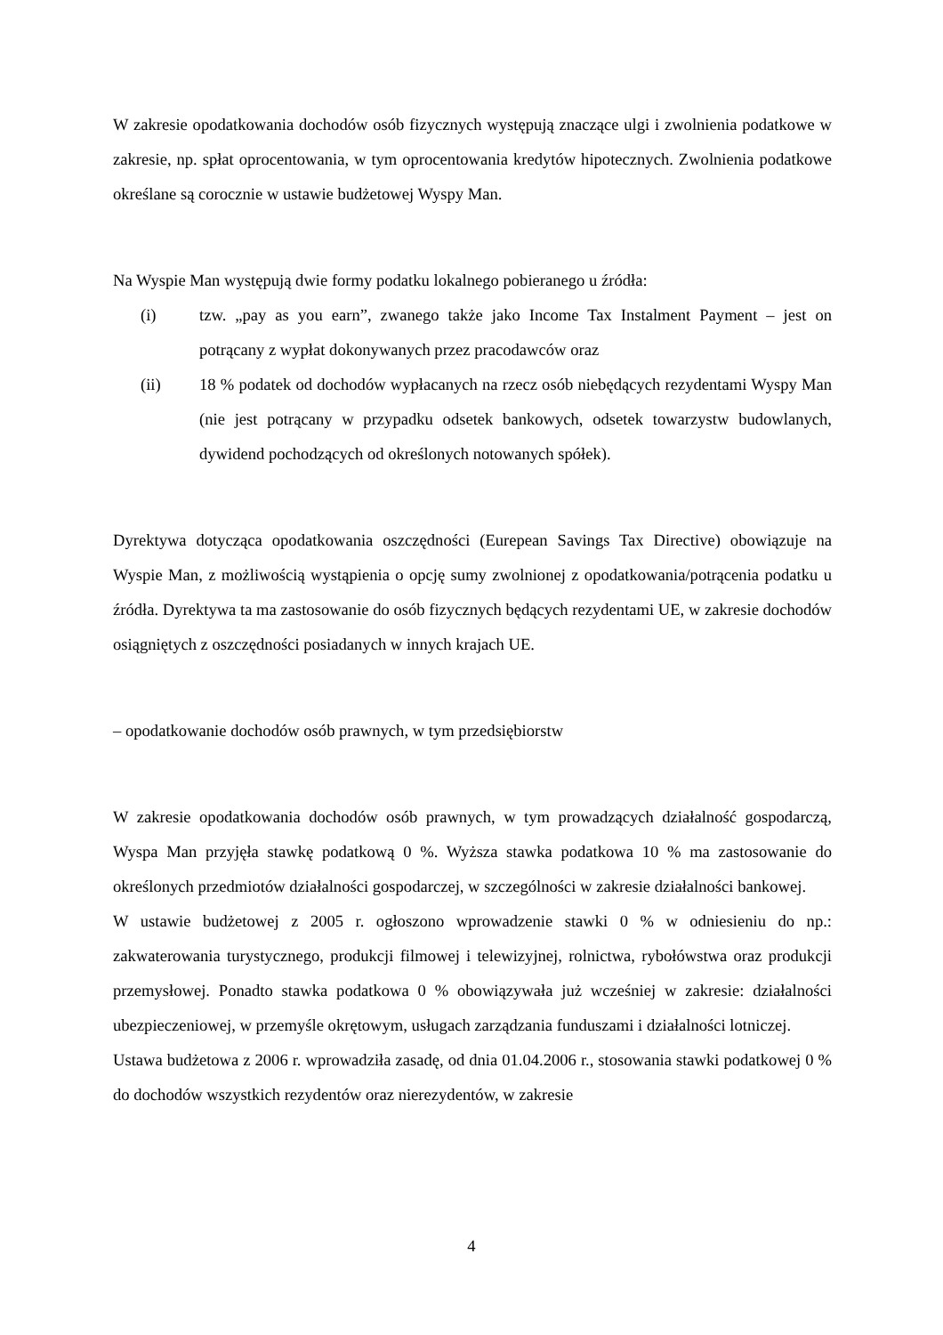W zakresie opodatkowania dochodów osób fizycznych występują znaczące ulgi i zwolnienia podatkowe w zakresie, np. spłat oprocentowania, w tym oprocentowania kredytów hipotecznych. Zwolnienia podatkowe określane są corocznie w ustawie budżetowej Wyspy Man.
Na Wyspie Man występują dwie formy podatku lokalnego pobieranego u źródła:
(i) tzw. „pay as you earn”, zwanego także jako Income Tax Instalment Payment – jest on potrącany z wypłat dokonywanych przez pracodawców oraz
(ii) 18 % podatek od dochodów wypłacanych na rzecz osób niebędących rezydentami Wyspy Man (nie jest potrącany w przypadku odsetek bankowych, odsetek towarzystw budowlanych, dywidend pochodzących od określonych notowanych spółek).
Dyrektywa dotycząca opodatkowania oszczędności (Eurepean Savings Tax Directive) obowiązuje na Wyspie Man, z możliwością wystąpienia o opcję sumy zwolnionej z opodatkowania/potrącenia podatku u źródła. Dyrektywa ta ma zastosowanie do osób fizycznych będących rezydentami UE, w zakresie dochodów osiągniętych z oszczędności posiadanych w innych krajach UE.
– opodatkowanie dochodów osób prawnych, w tym przedsiębiorstw
W zakresie opodatkowania dochodów osób prawnych, w tym prowadzących działalność gospodarczą, Wyspa Man przyjęła stawkę podatkową 0 %. Wyższa stawka podatkowa 10 % ma zastosowanie do określonych przedmiotów działalności gospodarczej, w szczególności w zakresie działalności bankowej.
W ustawie budżetowej z 2005 r. ogłoszono wprowadzenie stawki 0 % w odniesieniu do np.: zakwaterowania turystycznego, produkcji filmowej i telewizyjnej, rolnictwa, rybołówstwa oraz produkcji przemysłowej. Ponadto stawka podatkowa 0 % obowiązywała już wcześniej w zakresie: działalności ubezpieczeniowej, w przemyśle okrętowym, usługach zarządzania funduszami i działalności lotniczej.
Ustawa budżetowa z 2006 r. wprowadziła zasadę, od dnia 01.04.2006 r., stosowania stawki podatkowej 0 % do dochodów wszystkich rezydentów oraz nierezydentów, w zakresie
4